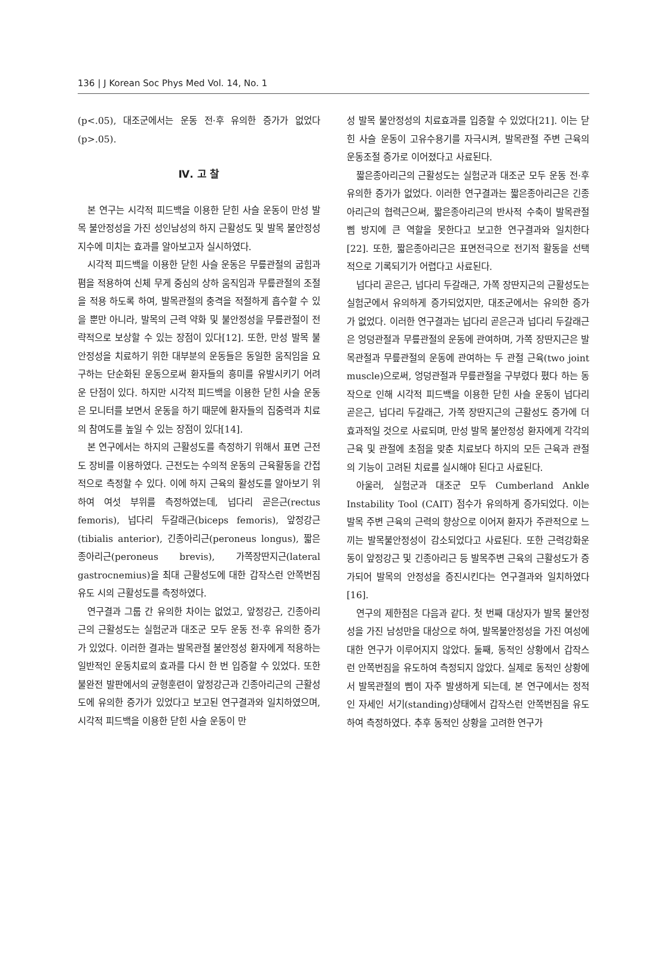136 | J Korean Soc Phys Med Vol. 14, No. 1
(p<.05), 대조군에서는 운동 전·후 유의한 증가가 없었다 (p>.05).
Ⅳ. 고 찰
본 연구는 시각적 피드백을 이용한 닫힌 사슬 운동이 만성 발목 불안정성을 가진 성인남성의 하지 근활성도 및 발목 불안정성 지수에 미치는 효과를 알아보고자 실시하였다.
시각적 피드백을 이용한 닫힌 사슬 운동은 무릎관절의 굽힘과 폄을 적용하여 신체 무게 중심의 상하 움직임과 무릎관절의 조절을 적용 하도록 하여, 발목관절의 충격을 적절하게 흡수할 수 있을 뿐만 아니라, 발목의 근력 약화 및 불안정성을 무릎관절이 전략적으로 보상할 수 있는 장점이 있다[12]. 또한, 만성 발목 불안정성을 치료하기 위한 대부분의 운동들은 동일한 움직임을 요구하는 단순화된 운동으로써 환자들의 흥미를 유발시키기 어려운 단점이 있다. 하지만 시각적 피드백을 이용한 닫힌 사슬 운동은 모니터를 보면서 운동을 하기 때문에 환자들의 집중력과 치료의 참여도를 높일 수 있는 장점이 있다[14].
본 연구에서는 하지의 근활성도를 측정하기 위해서 표면 근전도 장비를 이용하였다. 근전도는 수의적 운동의 근육활동을 간접적으로 측정할 수 있다. 이에 하지 근육의 활성도를 알아보기 위하여 여섯 부위를 측정하였는데, 넙다리 곧은근(rectus femoris), 넙다리 두갈래근(biceps femoris), 앞정강근(tibialis anterior), 긴종아리근(peroneus longus), 짧은종아리근(peroneus brevis), 가쪽장딴지근(lateral gastrocnemius)을 최대 근활성도에 대한 갑작스런 안쪽번짐 유도 시의 근활성도를 측정하였다.
연구결과 그룹 간 유의한 차이는 없었고, 앞정강근, 긴종아리근의 근활성도는 실험군과 대조군 모두 운동 전·후 유의한 증가가 있었다. 이러한 결과는 발목관절 불안정성 환자에게 적용하는 일반적인 운동치료의 효과를 다시 한 번 입증할 수 있었다. 또한 불완전 발판에서의 균형훈련이 앞정강근과 긴종아리근의 근활성도에 유의한 증가가 있었다고 보고된 연구결과와 일치하였으며, 시각적 피드백을 이용한 닫힌 사슬 운동이 만
성 발목 불안정성의 치료효과를 입증할 수 있었다[21]. 이는 닫힌 사슬 운동이 고유수용기를 자극시켜, 발목관절 주변 근육의 운동조절 증가로 이어졌다고 사료된다.
짧은종아리근의 근활성도는 실험군과 대조군 모두 운동 전·후 유의한 증가가 없었다. 이러한 연구결과는 짧은종아리근은 긴종아리근의 협력근으써, 짧은종아리근의 반사적 수축이 발목관절 삠 방지에 큰 역할을 못한다고 보고한 연구결과와 일치한다[22]. 또한, 짧은종아리근은 표면전극으로 전기적 활동을 선택적으로 기록되기가 어렵다고 사료된다.
넙다리 곧은근, 넙다리 두갈래근, 가쪽 장딴지근의 근활성도는 실험군에서 유의하게 증가되었지만, 대조군에서는 유의한 증가가 없었다. 이러한 연구결과는 넙다리 곧은근과 넙다리 두갈래근은 엉덩관절과 무릎관절의 운동에 관여하며, 가쪽 장딴지근은 발목관절과 무릎관절의 운동에 관여하는 두 관절 근육(two joint muscle)으로써, 엉덩관절과 무릎관절을 구부렸다 폈다 하는 동작으로 인해 시각적 피드백을 이용한 닫힌 사슬 운동이 넙다리 곧은근, 넙다리 두갈래근, 가쪽 장딴지근의 근활성도 증가에 더 효과적일 것으로 사료되며, 만성 발목 불안정성 환자에게 각각의 근육 및 관절에 초점을 맞춘 치료보다 하지의 모든 근육과 관절의 기능이 고려된 치료를 실시해야 된다고 사료된다.
아울러, 실험군과 대조군 모두 Cumberland Ankle Instability Tool (CAIT) 점수가 유의하게 증가되었다. 이는 발목 주변 근육의 근력의 향상으로 이어져 환자가 주관적으로 느끼는 발목불안정성이 감소되었다고 사료된다. 또한 근력강화운동이 앞정강근 및 긴종아리근 등 발목주변 근육의 근활성도가 증가되어 발목의 안정성을 증진시킨다는 연구결과와 일치하였다[16].
연구의 제한점은 다음과 같다. 첫 번째 대상자가 발목 불안정성을 가진 남성만을 대상으로 하여, 발목불안정성을 가진 여성에 대한 연구가 이루어지지 않았다. 둘째, 동적인 상황에서 갑작스런 안쪽번짐을 유도하여 측정되지 않았다. 실제로 동적인 상황에서 발목관절의 삠이 자주 발생하게 되는데, 본 연구에서는 정적인 자세인 서기(standing)상태에서 갑작스런 안쪽번짐을 유도하여 측정하였다. 추후 동적인 상황을 고려한 연구가